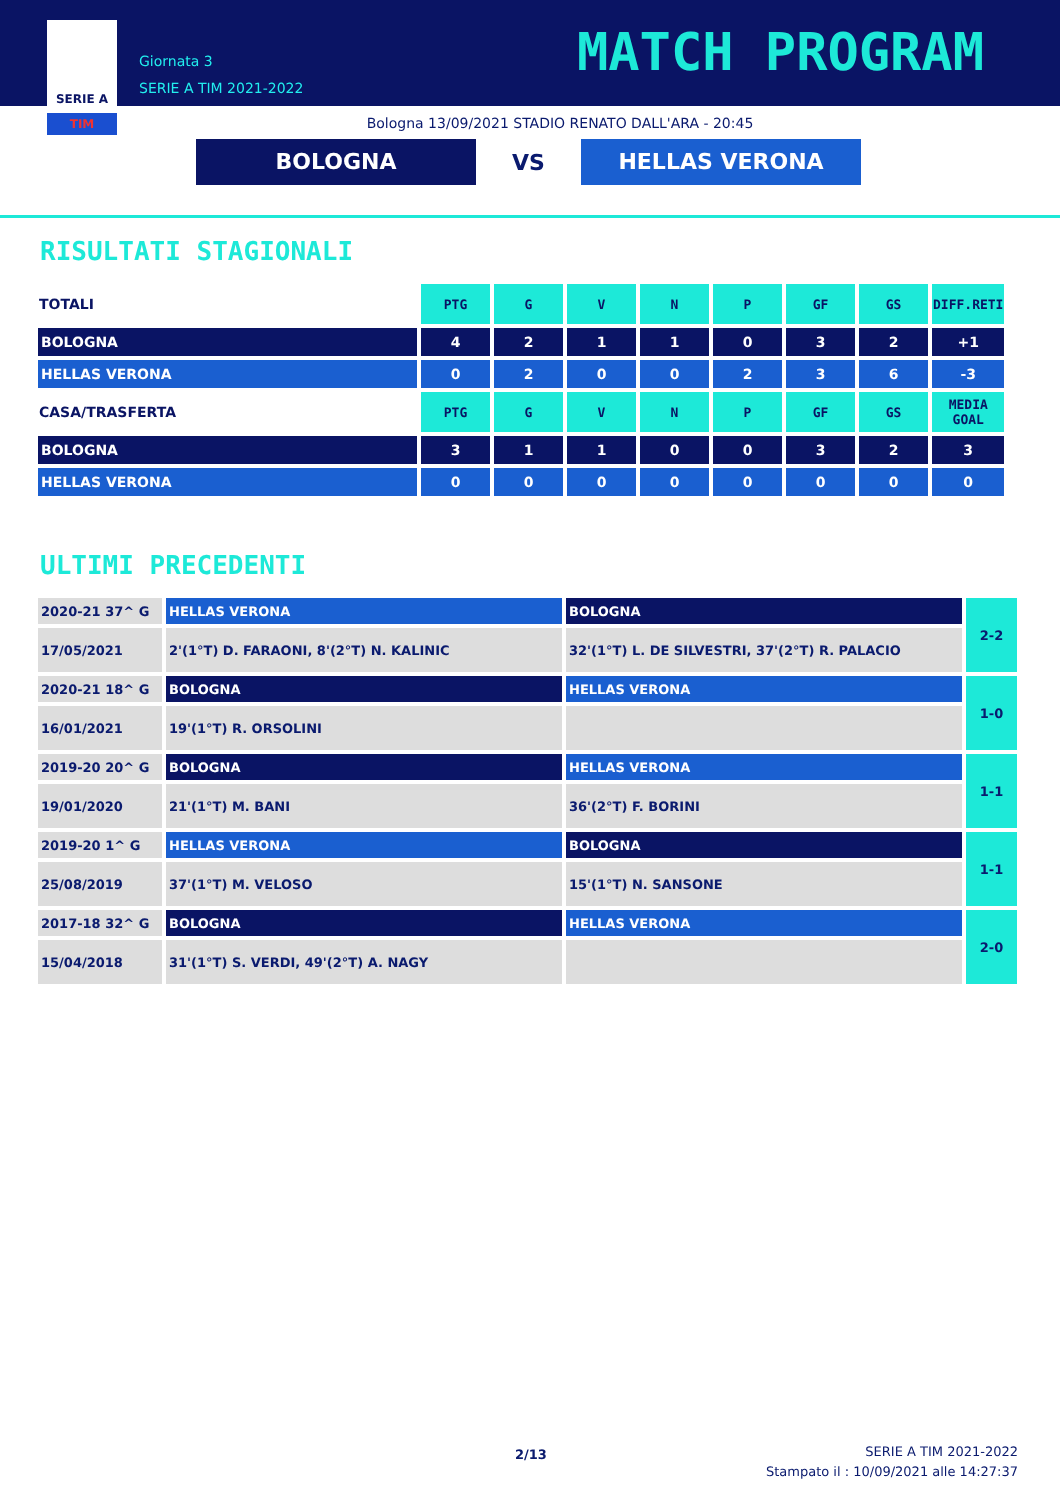SERIE A
TIM
Giornata 3
SERIE A TIM 2021-2022
MATCH PROGRAM
Bologna 13/09/2021 STADIO RENATO DALL'ARA - 20:45
BOLOGNA
VS
HELLAS VERONA
RISULTATI STAGIONALI
| TOTALI | PTG | G | V | N | P | GF | GS | DIFF.RETI |
| --- | --- | --- | --- | --- | --- | --- | --- | --- |
| BOLOGNA | 4 | 2 | 1 | 1 | 0 | 3 | 2 | +1 |
| HELLAS VERONA | 0 | 2 | 0 | 0 | 2 | 3 | 6 | -3 |
| CASA/TRASFERTA | PTG | G | V | N | P | GF | GS | MEDIA GOAL |
| BOLOGNA | 3 | 1 | 1 | 0 | 0 | 3 | 2 | 3 |
| HELLAS VERONA | 0 | 0 | 0 | 0 | 0 | 0 | 0 | 0 |
ULTIMI PRECEDENTI
| 2020-21 37^ G | HELLAS VERONA | BOLOGNA | 2-2 |
| 17/05/2021 | 2'(1°T) D. FARAONI, 8'(2°T) N. KALINIC | 32'(1°T) L. DE SILVESTRI, 37'(2°T) R. PALACIO | |
| 2020-21 18^ G | BOLOGNA | HELLAS VERONA | 1-0 |
| 16/01/2021 | 19'(1°T) R. ORSOLINI | | |
| 2019-20 20^ G | BOLOGNA | HELLAS VERONA | 1-1 |
| 19/01/2020 | 21'(1°T) M. BANI | 36'(2°T) F. BORINI | |
| 2019-20 1^ G | HELLAS VERONA | BOLOGNA | 1-1 |
| 25/08/2019 | 37'(1°T) M. VELOSO | 15'(1°T) N. SANSONE | |
| 2017-18 32^ G | BOLOGNA | HELLAS VERONA | 2-0 |
| 15/04/2018 | 31'(1°T) S. VERDI, 49'(2°T) A. NAGY | | |
2/13
SERIE A TIM 2021-2022
Stampato il : 10/09/2021 alle 14:27:37